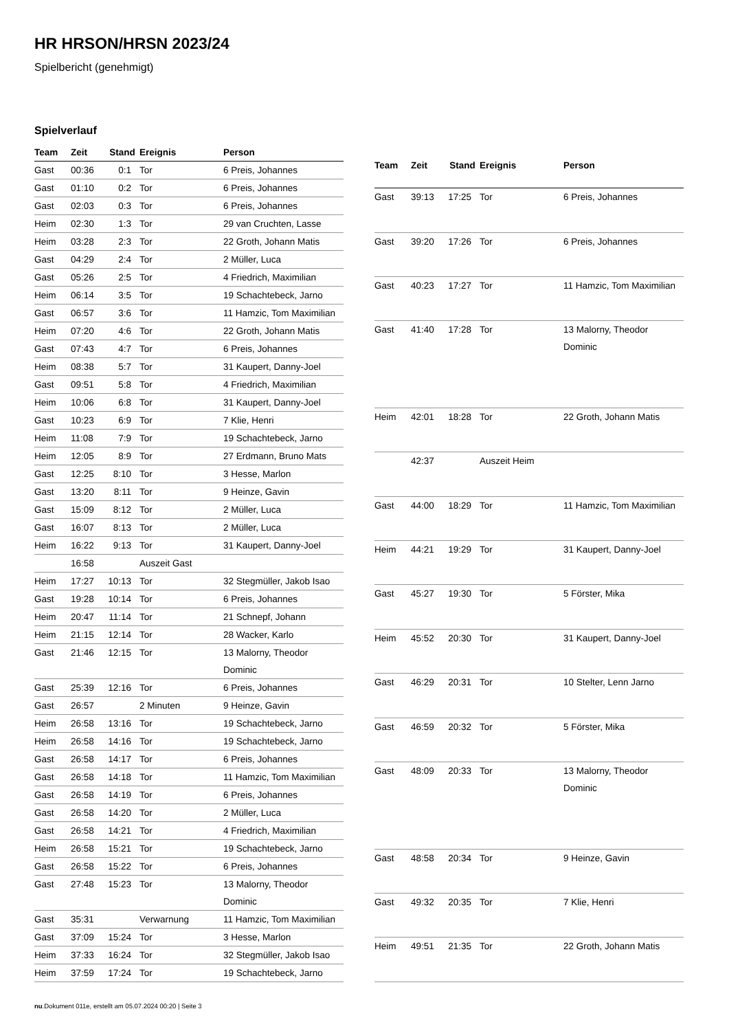HR HRSON/HRSN 2023/24
Spielbericht (genehmigt)
Spielverlauf
| Team | Zeit | Stand | Ereignis | Person |
| --- | --- | --- | --- | --- |
| Gast | 00:36 | 0:1 | Tor | 6 Preis, Johannes |
| Gast | 01:10 | 0:2 | Tor | 6 Preis, Johannes |
| Gast | 02:03 | 0:3 | Tor | 6 Preis, Johannes |
| Heim | 02:30 | 1:3 | Tor | 29 van Cruchten, Lasse |
| Heim | 03:28 | 2:3 | Tor | 22 Groth, Johann Matis |
| Gast | 04:29 | 2:4 | Tor | 2 Müller, Luca |
| Gast | 05:26 | 2:5 | Tor | 4 Friedrich, Maximilian |
| Heim | 06:14 | 3:5 | Tor | 19 Schachtebeck, Jarno |
| Gast | 06:57 | 3:6 | Tor | 11 Hamzic, Tom Maximilian |
| Heim | 07:20 | 4:6 | Tor | 22 Groth, Johann Matis |
| Gast | 07:43 | 4:7 | Tor | 6 Preis, Johannes |
| Heim | 08:38 | 5:7 | Tor | 31 Kaupert, Danny-Joel |
| Gast | 09:51 | 5:8 | Tor | 4 Friedrich, Maximilian |
| Heim | 10:06 | 6:8 | Tor | 31 Kaupert, Danny-Joel |
| Gast | 10:23 | 6:9 | Tor | 7 Klie, Henri |
| Heim | 11:08 | 7:9 | Tor | 19 Schachtebeck, Jarno |
| Heim | 12:05 | 8:9 | Tor | 27 Erdmann, Bruno Mats |
| Gast | 12:25 | 8:10 | Tor | 3 Hesse, Marlon |
| Gast | 13:20 | 8:11 | Tor | 9 Heinze, Gavin |
| Gast | 15:09 | 8:12 | Tor | 2 Müller, Luca |
| Gast | 16:07 | 8:13 | Tor | 2 Müller, Luca |
| Heim | 16:22 | 9:13 | Tor | 31 Kaupert, Danny-Joel |
| | 16:58 | | Auszeit Gast | |
| Heim | 17:27 | 10:13 | Tor | 32 Stegmüller, Jakob Isao |
| Gast | 19:28 | 10:14 | Tor | 6 Preis, Johannes |
| Heim | 20:47 | 11:14 | Tor | 21 Schnepf, Johann |
| Heim | 21:15 | 12:14 | Tor | 28 Wacker, Karlo |
| Gast | 21:46 | 12:15 | Tor | 13 Malorny, Theodor Dominic |
| Gast | 25:39 | 12:16 | Tor | 6 Preis, Johannes |
| Gast | 26:57 | | 2 Minuten | 9 Heinze, Gavin |
| Heim | 26:58 | 13:16 | Tor | 19 Schachtebeck, Jarno |
| Heim | 26:58 | 14:16 | Tor | 19 Schachtebeck, Jarno |
| Gast | 26:58 | 14:17 | Tor | 6 Preis, Johannes |
| Gast | 26:58 | 14:18 | Tor | 11 Hamzic, Tom Maximilian |
| Gast | 26:58 | 14:19 | Tor | 6 Preis, Johannes |
| Gast | 26:58 | 14:20 | Tor | 2 Müller, Luca |
| Gast | 26:58 | 14:21 | Tor | 4 Friedrich, Maximilian |
| Heim | 26:58 | 15:21 | Tor | 19 Schachtebeck, Jarno |
| Gast | 26:58 | 15:22 | Tor | 6 Preis, Johannes |
| Gast | 27:48 | 15:23 | Tor | 13 Malorny, Theodor Dominic |
| Gast | 35:31 | | Verwarnung | 11 Hamzic, Tom Maximilian |
| Gast | 37:09 | 15:24 | Tor | 3 Hesse, Marlon |
| Heim | 37:33 | 16:24 | Tor | 32 Stegmüller, Jakob Isao |
| Heim | 37:59 | 17:24 | Tor | 19 Schachtebeck, Jarno |
| Team | Zeit | Stand | Ereignis | Person |
| --- | --- | --- | --- | --- |
| Gast | 39:13 | 17:25 | Tor | 6 Preis, Johannes |
| Gast | 39:20 | 17:26 | Tor | 6 Preis, Johannes |
| Gast | 40:23 | 17:27 | Tor | 11 Hamzic, Tom Maximilian |
| Gast | 41:40 | 17:28 | Tor | 13 Malorny, Theodor Dominic |
| Heim | 42:01 | 18:28 | Tor | 22 Groth, Johann Matis |
| | 42:37 | | Auszeit Heim | |
| Gast | 44:00 | 18:29 | Tor | 11 Hamzic, Tom Maximilian |
| Heim | 44:21 | 19:29 | Tor | 31 Kaupert, Danny-Joel |
| Gast | 45:27 | 19:30 | Tor | 5 Förster, Mika |
| Heim | 45:52 | 20:30 | Tor | 31 Kaupert, Danny-Joel |
| Gast | 46:29 | 20:31 | Tor | 10 Stelter, Lenn Jarno |
| Gast | 46:59 | 20:32 | Tor | 5 Förster, Mika |
| Gast | 48:09 | 20:33 | Tor | 13 Malorny, Theodor Dominic |
| Gast | 48:58 | 20:34 | Tor | 9 Heinze, Gavin |
| Gast | 49:32 | 20:35 | Tor | 7 Klie, Henri |
| Heim | 49:51 | 21:35 | Tor | 22 Groth, Johann Matis |
nu.Dokument 011e, erstellt am 05.07.2024 00:20 | Seite 3